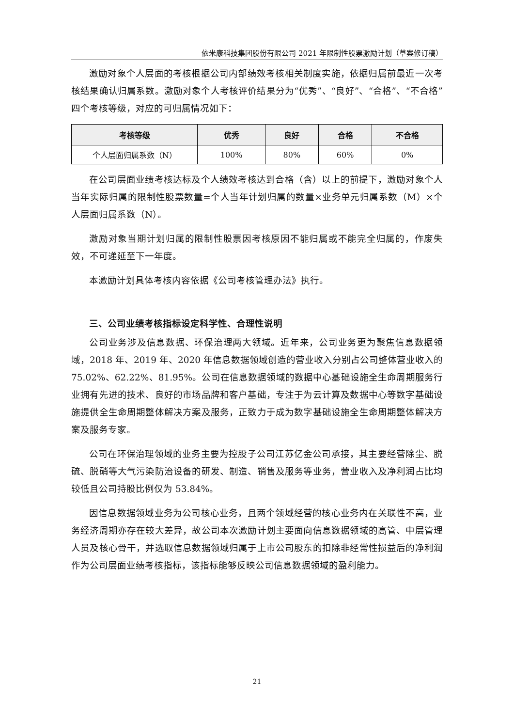依米康科技集团股份有限公司 2021 年限制性股票激励计划（草案修订稿）
激励对象个人层面的考核根据公司内部绩效考核相关制度实施，依据归属前最近一次考核结果确认归属系数。激励对象个人考核评价结果分为“优秀”、“良好”、“合格”、“不合格”四个考核等级，对应的可归属情况如下：
| 考核等级 | 优秀 | 良好 | 合格 | 不合格 |
| --- | --- | --- | --- | --- |
| 个人层面归属系数（N） | 100% | 80% | 60% | 0% |
在公司层面业绩考核达标及个人绩效考核达到合格（含）以上的前提下，激励对象个人当年实际归属的限制性股票数量=个人当年计划归属的数量×业务单元归属系数（M）×个人层面归属系数（N）。
激励对象当期计划归属的限制性股票因考核原因不能归属或不能完全归属的，作废失效，不可递延至下一年度。
本激励计划具体考核内容依据《公司考核管理办法》执行。
三、公司业绩考核指标设定科学性、合理性说明
公司业务涉及信息数据、环保治理两大领域。近年来，公司业务更为聚焦信息数据领域，2018 年、2019 年、2020 年信息数据领域创造的营业收入分别占公司整体营业收入的 75.02%、62.22%、81.95%。公司在信息数据领域的数据中心基础设施全生命周期服务行业拥有先进的技术、良好的市场品牌和客户基础，专注于为云计算及数据中心等数字基础设施提供全生命周期整体解决方案及服务，正致力于成为数字基础设施全生命周期整体解决方案及服务专家。
公司在环保治理领域的业务主要为控股子公司江苏亿金公司承接，其主要经营除尘、脱硫、脱硝等大气污染防治设备的研发、制造、销售及服务等业务，营业收入及净利润占比均较低且公司持股比例仅为 53.84%。
因信息数据领域业务为公司核心业务，且两个领域经营的核心业务内在关联性不高，业务经济周期亦存在较大差异，故公司本次激励计划主要面向信息数据领域的高管、中层管理人员及核心骨干，并选取信息数据领域归属于上市公司股东的扣除非经常性损益后的净利润作为公司层面业绩考核指标，该指标能够反映公司信息数据领域的盈利能力。
21